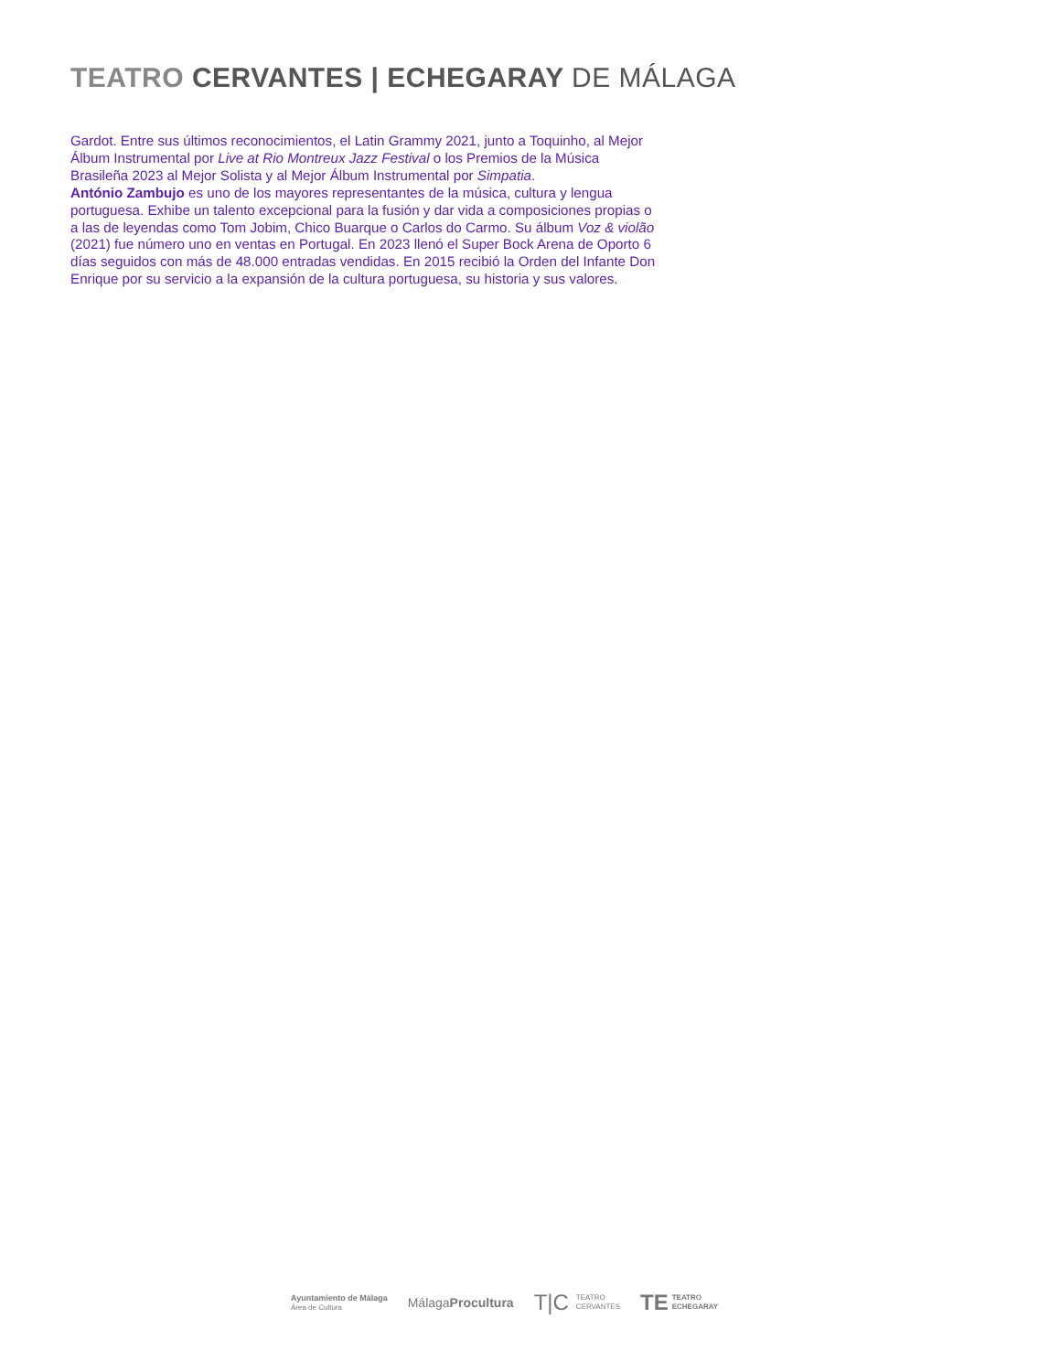TEATRO CERVANTES | ECHEGARAY DE MÁLAGA
Gardot. Entre sus últimos reconocimientos, el Latin Grammy 2021, junto a Toquinho, al Mejor Álbum Instrumental por Live at Rio Montreux Jazz Festival o los Premios de la Música Brasileña 2023 al Mejor Solista y al Mejor Álbum Instrumental por Simpatia.
António Zambujo es uno de los mayores representantes de la música, cultura y lengua portuguesa. Exhibe un talento excepcional para la fusión y dar vida a composiciones propias o a las de leyendas como Tom Jobim, Chico Buarque o Carlos do Carmo. Su álbum Voz & violão (2021) fue número uno en ventas en Portugal. En 2023 llenó el Super Bock Arena de Oporto 6 días seguidos con más de 48.000 entradas vendidas. En 2015 recibió la Orden del Infante Don Enrique por su servicio a la expansión de la cultura portuguesa, su historia y sus valores.
Ayuntamiento de Málaga
Área de Cultura
MálagaProcultura
T|C TEATRO
CERVANTES
TE TEATRO
ECHEGARAY